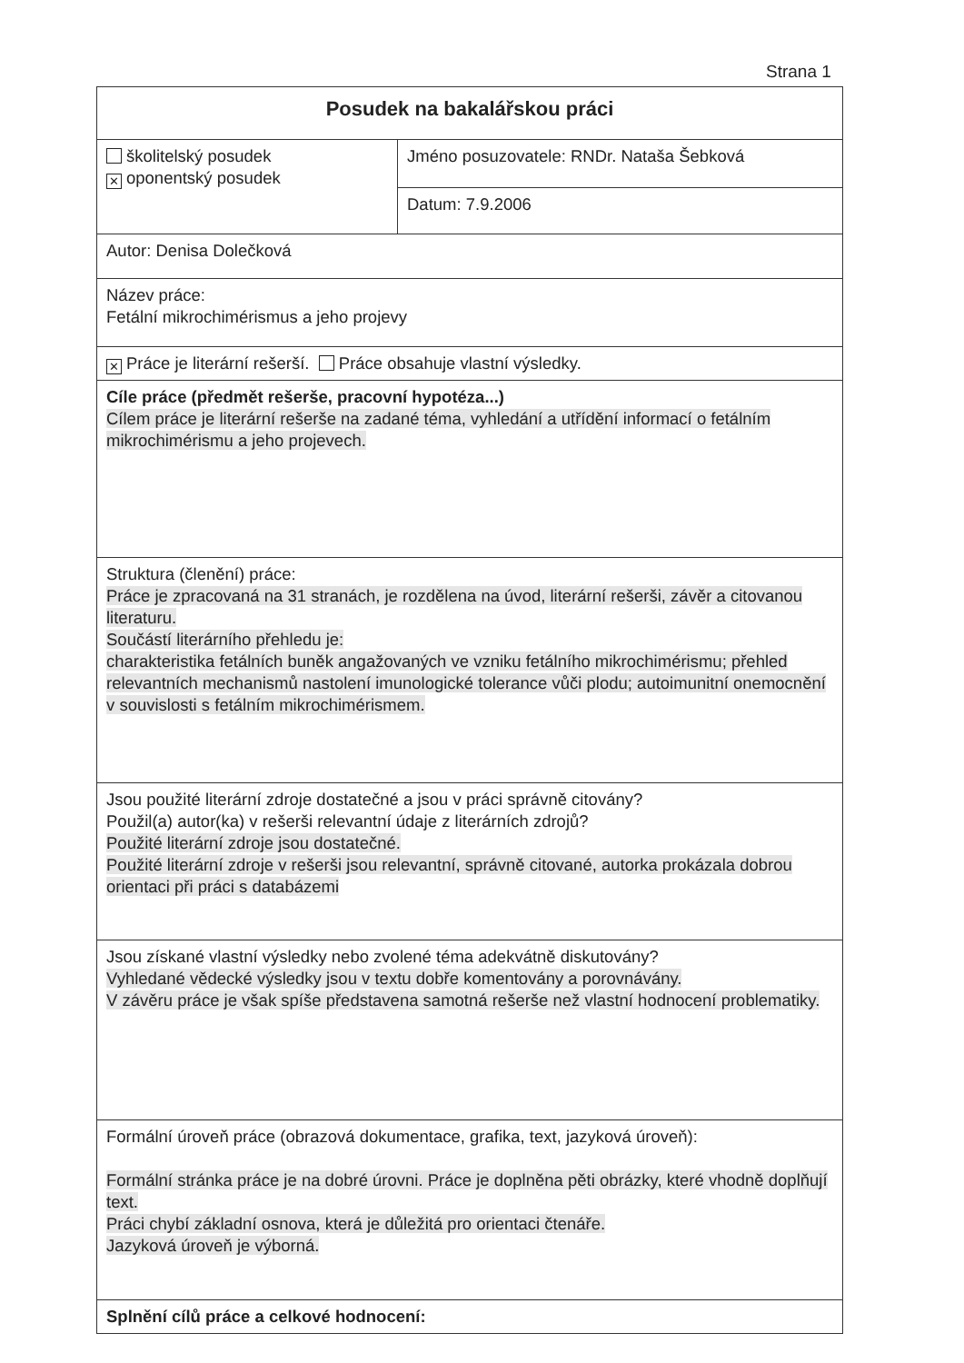Strana 1
| Posudek na bakalářskou práci | |
| školitelský posudek ✕ oponentský posudek | Jméno posuzovatele: RNDr. Nataša Šebková |
| | Datum: 7.9.2006 |
| Autor: Denisa Dolečková | |
| Název práce: Fetální mikrochimérismus a jeho projevy | |
| ✕ Práce je literární rešerší. Práce obsahuje vlastní výsledky. | |
| Cíle práce (předmět rešerše, pracovní hypotéza...) Cílem práce je literární rešerše na zadané téma, vyhledání a utřídění informací o fetálním mikrochimérismu a jeho projevech. | |
| Struktura (členění) práce: Práce je zpracovaná na 31 stranách, je rozdělena na úvod, literární rešerši, závěr a citovanou literaturu. Součástí literárního přehledu je: charakteristika fetálních buněk angažovaných ve vzniku fetálního mikrochimérismu; přehled relevantních mechanismů nastolení imunologické tolerance vůči plodu; autoimunitní onemocnění v souvislosti s fetálním mikrochimérismem. | |
| Jsou použité literární zdroje dostatečné a jsou v práci správně citovány? Použil(a) autor(ka) v rešerši relevantní údaje z literárních zdrojů? Použité literární zdroje jsou dostatečné. Použité literární zdroje v rešerši jsou relevantní, správně citované, autorka prokázala dobrou orientaci při práci s databázemi | |
| Jsou získané vlastní výsledky nebo zvolené téma adekvátně diskutovány? Vyhledané vědecké výsledky jsou v textu dobře komentovány a porovnávány. V závěru práce je však spíše představena samotná rešerše než vlastní hodnocení problematiky. | |
| Formální úroveň práce (obrazová dokumentace, grafika, text, jazyková úroveň): Formální stránka práce je na dobré úrovni. Práce je doplněna pěti obrázky, které vhodně doplňují text. Práci chybí základní osnova, která je důležitá pro orientaci čtenáře. Jazyková úroveň je výborná. | |
| Splnění cílů práce a celkové hodnocení: | |